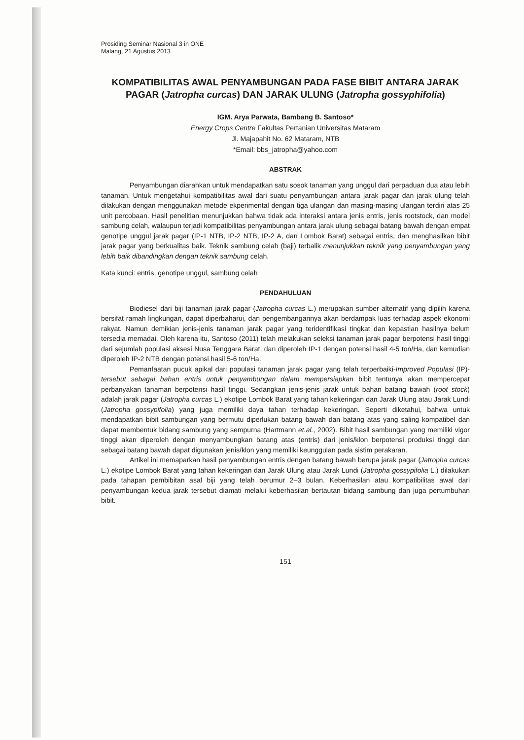Prosiding Seminar Nasional 3 in ONE
Malang, 21 Agustus 2013
KOMPATIBILITAS AWAL PENYAMBUNGAN PADA FASE BIBIT ANTARA JARAK PAGAR (Jatropha curcas) DAN JARAK ULUNG (Jatropha gossyphifolia)
IGM. Arya Parwata, Bambang B. Santoso*
Energy Crops Centre Fakultas Pertanian Universitas Mataram
Jl. Majapahit No. 62 Mataram, NTB
*Email: bbs_jatropha@yahoo.com
ABSTRAK
Penyambungan diarahkan untuk mendapatkan satu sosok tanaman yang unggul dari perpaduan dua atau lebih tanaman. Untuk mengetahui kompatibilitas awal dari suatu penyambungan antara jarak pagar dan jarak ulung telah dilakukan dengan menggunakan metode ekperimental dengan tiga ulangan dan masing-masing ulangan terdiri atas 25 unit percobaan. Hasil penelitian menunjukkan bahwa tidak ada interaksi antara jenis entris, jenis rootstock, dan model sambung celah, walaupun terjadi kompatibilitas penyambungan antara jarak ulung sebagai batang bawah dengan empat genotipe unggul jarak pagar (IP-1 NTB, IP-2 NTB, IP-2 A, dan Lombok Barat) sebagai entris, dan menghasilkan bibit jarak pagar yang berkualitas baik. Teknik sambung celah (baji) terbalik menunjukkan teknik yang penyambungan yang lebih baik dibandingkan dengan teknik sambung celah.
Kata kunci: entris, genotipe unggul, sambung celah
PENDAHULUAN
Biodiesel dari biji tanaman jarak pagar (Jatropha curcas L.) merupakan sumber alternatif yang dipilih karena bersifat ramah lingkungan, dapat diperbaharui, dan pengembangannya akan berdampak luas terhadap aspek ekonomi rakyat. Namun demikian jenis-jenis tanaman jarak pagar yang teridentifikasi tingkat dan kepastian hasilnya belum tersedia memadai. Oleh karena itu, Santoso (2011) telah melakukan seleksi tanaman jarak pagar berpotensi hasil tinggi dari sejumlah populasi aksesi Nusa Tenggara Barat, dan diperoleh IP-1 dengan potensi hasil 4-5 ton/Ha, dan kemudian diperoleh IP-2 NTB dengan potensi hasil 5-6 ton/Ha.
Pemanfaatan pucuk apikal dari populasi tanaman jarak pagar yang telah terperbaiki-Improved Populasi (IP)-tersebut sebagai bahan entris untuk penyambungan dalam mempersiapkan bibit tentunya akan mempercepat perbanyakan tanaman berpotensi hasil tinggi. Sedangkan jenis-jenis jarak untuk bahan batang bawah (root stock) adalah jarak pagar (Jatropha curcas L.) ekotipe Lombok Barat yang tahan kekeringan dan Jarak Ulung atau Jarak Lundi (Jatropha gossypifolia) yang juga memiliki daya tahan terhadap kekeringan. Seperti diketahui, bahwa untuk mendapatkan bibit sambungan yang bermutu diperlukan batang bawah dan batang atas yang saling kompatibel dan dapat membentuk bidang sambung yang sempurna (Hartmann et.al., 2002). Bibit hasil sambungan yang memiliki vigor tinggi akan diperoleh dengan menyambungkan batang atas (entris) dari jenis/klon berpotensi produksi tinggi dan sebagai batang bawah dapat digunakan jenis/klon yang memiliki keunggulan pada sistim perakaran.
Artikel ini memaparkan hasil penyambungan entris dengan batang bawah berupa jarak pagar (Jatropha curcas L.) ekotipe Lombok Barat yang tahan kekeringan dan Jarak Ulung atau Jarak Lundi (Jatropha gossypifolia L.) dilakukan pada tahapan pembibitan asal biji yang telah berumur 2–3 bulan. Keberhasilan atau kompatibilitas awal dari penyambungan kedua jarak tersebut diamati melalui keberhasilan bertautan bidang sambung dan juga pertumbuhan bibit.
151